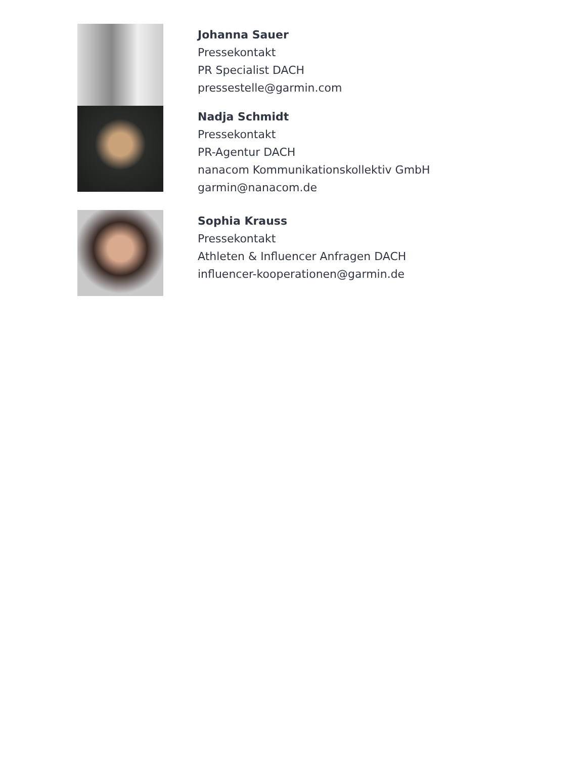Johanna Sauer
Pressekontakt
PR Specialist DACH
pressestelle@garmin.com
Nadja Schmidt
Pressekontakt
PR-Agentur DACH
nanacom Kommunikationskollektiv GmbH
garmin@nanacom.de
Sophia Krauss
Pressekontakt
Athleten & Influencer Anfragen DACH
influencer-kooperationen@garmin.de